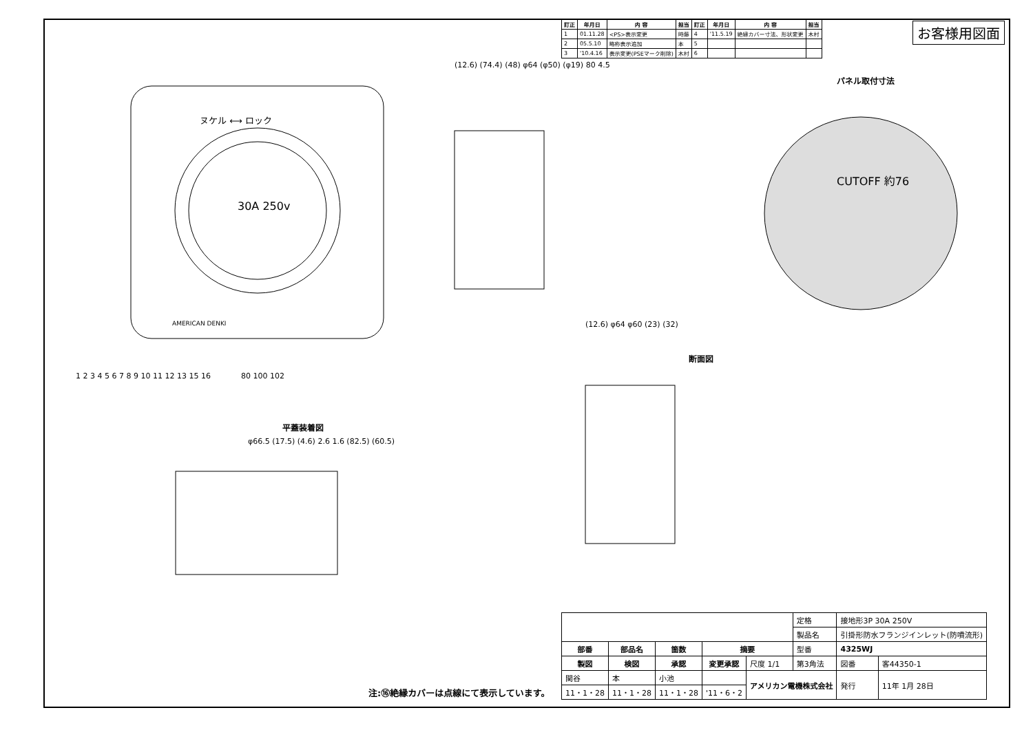| 訂正 | 年月日 | 内 容 | 担当 | 訂正 | 年月日 | 内 容 | 担当 |
| --- | --- | --- | --- | --- | --- | --- | --- |
| 1 | 01.11.28 | <PS>表示変更 | 時藤 | 4 | '11.5.19 | 絶縁カバー寸法、形状変更 | 木村 |
| 2 | 05.5.10 | 略称表示追加 | 本 | 5 | | | |
| 3 | '10.4.16 | 表示変更(PSEマーク削除) | 木村 | 6 | | | |
お客様用図面
パネル取付寸法
断面図
平蓋装着図
CUTOFF 約76
30A 250v
AMERICAN DENKI
ヌケル ⟷ ロック
80 100 102
(12.6) (74.4) (48) φ64 (φ50) (φ19) 80 4.5
φ66.5 (17.5) (4.6) 2.6 1.6 (82.5) (60.5)
(12.6) φ64 φ60 (23) (32)
1 2 3 4 5 6 7 8 9 10 11 12 13 15 16
| | | | | | 定格 | 接地形3P 30A 250V | |
| | | | | | 製品名 | 引掛形防水フランジインレット(防噴流形) | |
| 部番 | 部品名 | 箇数 | 摘要 | | 型番 | 4325WJ | |
| 製図 | 検図 | 承認 | 変更承認 | 尺度 1/1 | 第3角法 | 図番 | 客44350-1 |
| 関谷 | 本 | 小池 | | アメリカン電機株式会社 | | 発行 | 11年 1月 28日 |
| 11・1・28 | 11・1・28 | 11・1・28 | '11・6・2 | | | | |
注:⑯絶縁カバーは点線にて表示しています。